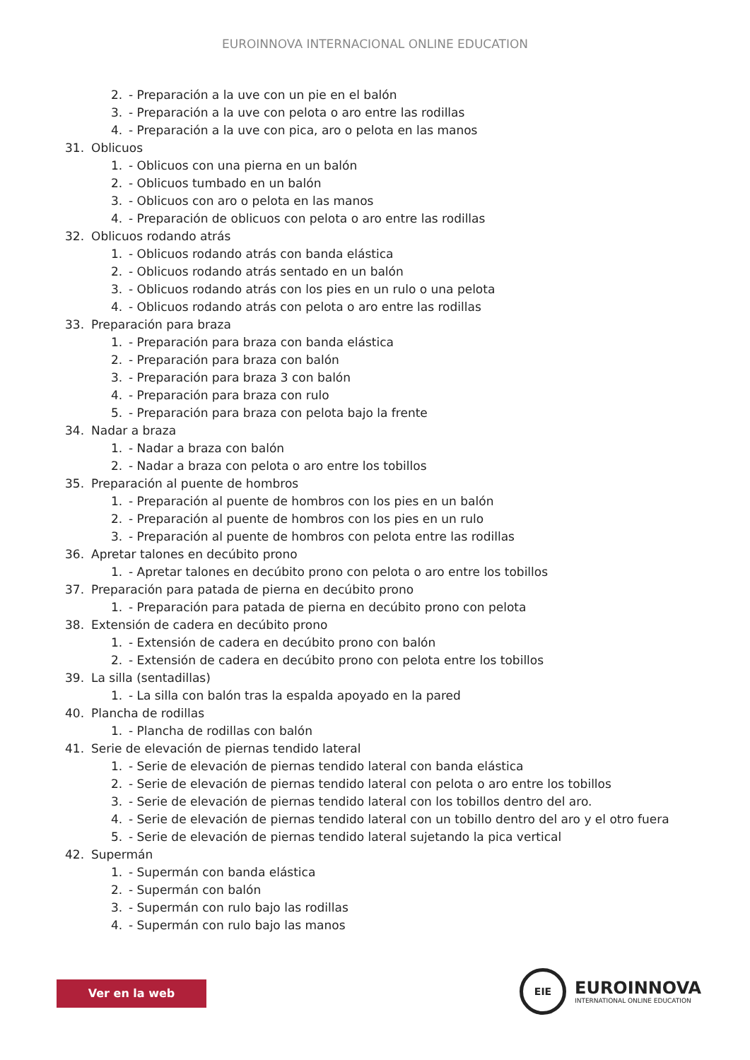EUROINNOVA INTERNACIONAL ONLINE EDUCATION
2. - Preparación a la uve con un pie en el balón
3. - Preparación a la uve con pelota o aro entre las rodillas
4. - Preparación a la uve con pica, aro o pelota en las manos
31. Oblicuos
1. - Oblicuos con una pierna en un balón
2. - Oblicuos tumbado en un balón
3. - Oblicuos con aro o pelota en las manos
4. - Preparación de oblicuos con pelota o aro entre las rodillas
32. Oblicuos rodando atrás
1. - Oblicuos rodando atrás con banda elástica
2. - Oblicuos rodando atrás sentado en un balón
3. - Oblicuos rodando atrás con los pies en un rulo o una pelota
4. - Oblicuos rodando atrás con pelota o aro entre las rodillas
33. Preparación para braza
1. - Preparación para braza con banda elástica
2. - Preparación para braza con balón
3. - Preparación para braza 3 con balón
4. - Preparación para braza con rulo
5. - Preparación para braza con pelota bajo la frente
34. Nadar a braza
1. - Nadar a braza con balón
2. - Nadar a braza con pelota o aro entre los tobillos
35. Preparación al puente de hombros
1. - Preparación al puente de hombros con los pies en un balón
2. - Preparación al puente de hombros con los pies en un rulo
3. - Preparación al puente de hombros con pelota entre las rodillas
36. Apretar talones en decúbito prono
1. - Apretar talones en decúbito prono con pelota o aro entre los tobillos
37. Preparación para patada de pierna en decúbito prono
1. - Preparación para patada de pierna en decúbito prono con pelota
38. Extensión de cadera en decúbito prono
1. - Extensión de cadera en decúbito prono con balón
2. - Extensión de cadera en decúbito prono con pelota entre los tobillos
39. La silla (sentadillas)
1. - La silla con balón tras la espalda apoyado en la pared
40. Plancha de rodillas
1. - Plancha de rodillas con balón
41. Serie de elevación de piernas tendido lateral
1. - Serie de elevación de piernas tendido lateral con banda elástica
2. - Serie de elevación de piernas tendido lateral con pelota o aro entre los tobillos
3. - Serie de elevación de piernas tendido lateral con los tobillos dentro del aro.
4. - Serie de elevación de piernas tendido lateral con un tobillo dentro del aro y el otro fuera
5. - Serie de elevación de piernas tendido lateral sujetando la pica vertical
42. Supermán
1. - Supermán con banda elástica
2. - Supermán con balón
3. - Supermán con rulo bajo las rodillas
4. - Supermán con rulo bajo las manos
Ver en la web
EIE
EUROINNOVA
INTERNATIONAL ONLINE EDUCATION